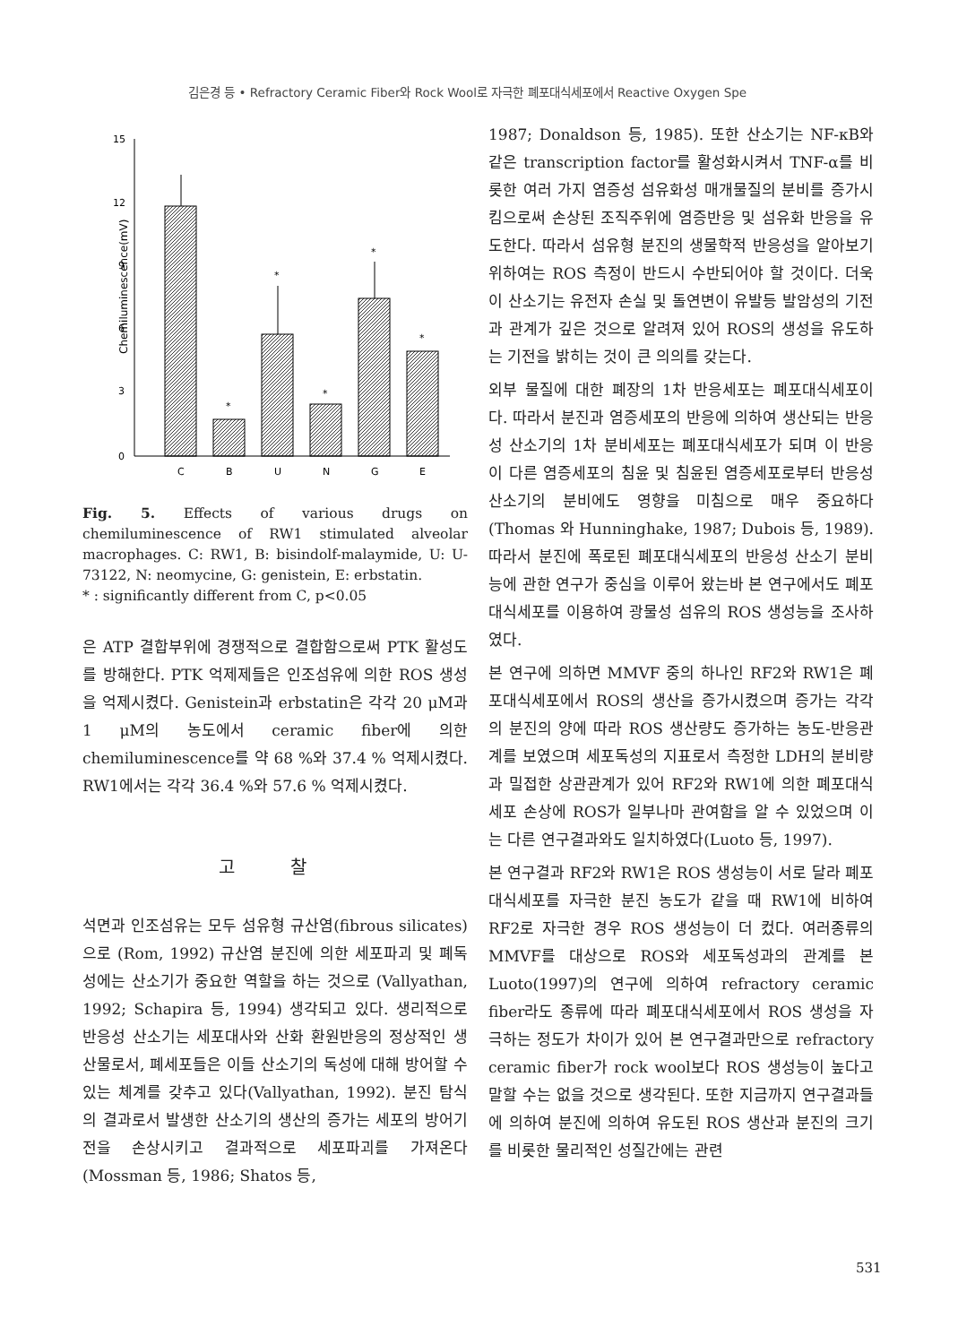김은경 등 • Refractory Ceramic Fiber와 Rock Wool로 자극한 폐포대식세포에서 Reactive Oxygen Spe
Chemiluminescence(mV)
15
12
9
6
3
0
C
B
U
N
G
E
*
*
*
*
*
Fig. 5. Effects of various drugs on chemiluminescence of RW1 stimulated alveolar macrophages. C: RW1, B: bisindolf-malaymide, U: U-73122, N: neomycine, G: genistein, E: erbstatin.
* : significantly different from C, p<0.05
은 ATP 결합부위에 경쟁적으로 결합함으로써 PTK 활성도를 방해한다. PTK 억제제들은 인조섬유에 의한 ROS 생성을 억제시켰다. Genistein과 erbstatin은 각각 20 μM과 1 μM의 농도에서 ceramic fiber에 의한 chemiluminescence를 약 68 %와 37.4 % 억제시켰다. RW1에서는 각각 36.4 %와 57.6 % 억제시켰다.
고 찰
석면과 인조섬유는 모두 섬유형 규산염(fibrous silicates)으로 (Rom, 1992) 규산염 분진에 의한 세포파괴 및 폐독성에는 산소기가 중요한 역할을 하는 것으로 (Vallyathan, 1992; Schapira 등, 1994) 생각되고 있다. 생리적으로 반응성 산소기는 세포대사와 산화 환원반응의 정상적인 생산물로서, 폐세포들은 이들 산소기의 독성에 대해 방어할 수 있는 체계를 갖추고 있다(Vallyathan, 1992). 분진 탐식의 결과로서 발생한 산소기의 생산의 증가는 세포의 방어기전을 손상시키고 결과적으로 세포파괴를 가져온다(Mossman 등, 1986; Shatos 등,
1987; Donaldson 등, 1985). 또한 산소기는 NF-κB와 같은 transcription factor를 활성화시켜서 TNF-α를 비롯한 여러 가지 염증성 섬유화성 매개물질의 분비를 증가시킴으로써 손상된 조직주위에 염증반응 및 섬유화 반응을 유도한다. 따라서 섬유형 분진의 생물학적 반응성을 알아보기 위하여는 ROS 측정이 반드시 수반되어야 할 것이다. 더욱이 산소기는 유전자 손실 및 돌연변이 유발등 발암성의 기전과 관계가 깊은 것으로 알려져 있어 ROS의 생성을 유도하는 기전을 밝히는 것이 큰 의의를 갖는다.
외부 물질에 대한 폐장의 1차 반응세포는 폐포대식세포이다. 따라서 분진과 염증세포의 반응에 의하여 생산되는 반응성 산소기의 1차 분비세포는 폐포대식세포가 되며 이 반응이 다른 염증세포의 침윤 및 침윤된 염증세포로부터 반응성 산소기의 분비에도 영향을 미침으로 매우 중요하다(Thomas 와 Hunninghake, 1987; Dubois 등, 1989). 따라서 분진에 폭로된 폐포대식세포의 반응성 산소기 분비능에 관한 연구가 중심을 이루어 왔는바 본 연구에서도 폐포대식세포를 이용하여 광물성 섬유의 ROS 생성능을 조사하였다.
본 연구에 의하면 MMVF 중의 하나인 RF2와 RW1은 폐포대식세포에서 ROS의 생산을 증가시켰으며 증가는 각각의 분진의 양에 따라 ROS 생산량도 증가하는 농도-반응관계를 보였으며 세포독성의 지표로서 측정한 LDH의 분비량과 밀접한 상관관계가 있어 RF2와 RW1에 의한 폐포대식세포 손상에 ROS가 일부나마 관여함을 알 수 있었으며 이는 다른 연구결과와도 일치하였다(Luoto 등, 1997).
본 연구결과 RF2와 RW1은 ROS 생성능이 서로 달라 폐포대식세포를 자극한 분진 농도가 같을 때 RW1에 비하여 RF2로 자극한 경우 ROS 생성능이 더 컸다. 여러종류의 MMVF를 대상으로 ROS와 세포독성과의 관계를 본 Luoto(1997)의 연구에 의하여 refractory ceramic fiber라도 종류에 따라 폐포대식세포에서 ROS 생성을 자극하는 정도가 차이가 있어 본 연구결과만으로 refractory ceramic fiber가 rock wool보다 ROS 생성능이 높다고 말할 수는 없을 것으로 생각된다. 또한 지금까지 연구결과들에 의하여 분진에 의하여 유도된 ROS 생산과 분진의 크기를 비롯한 물리적인 성질간에는 관련
531